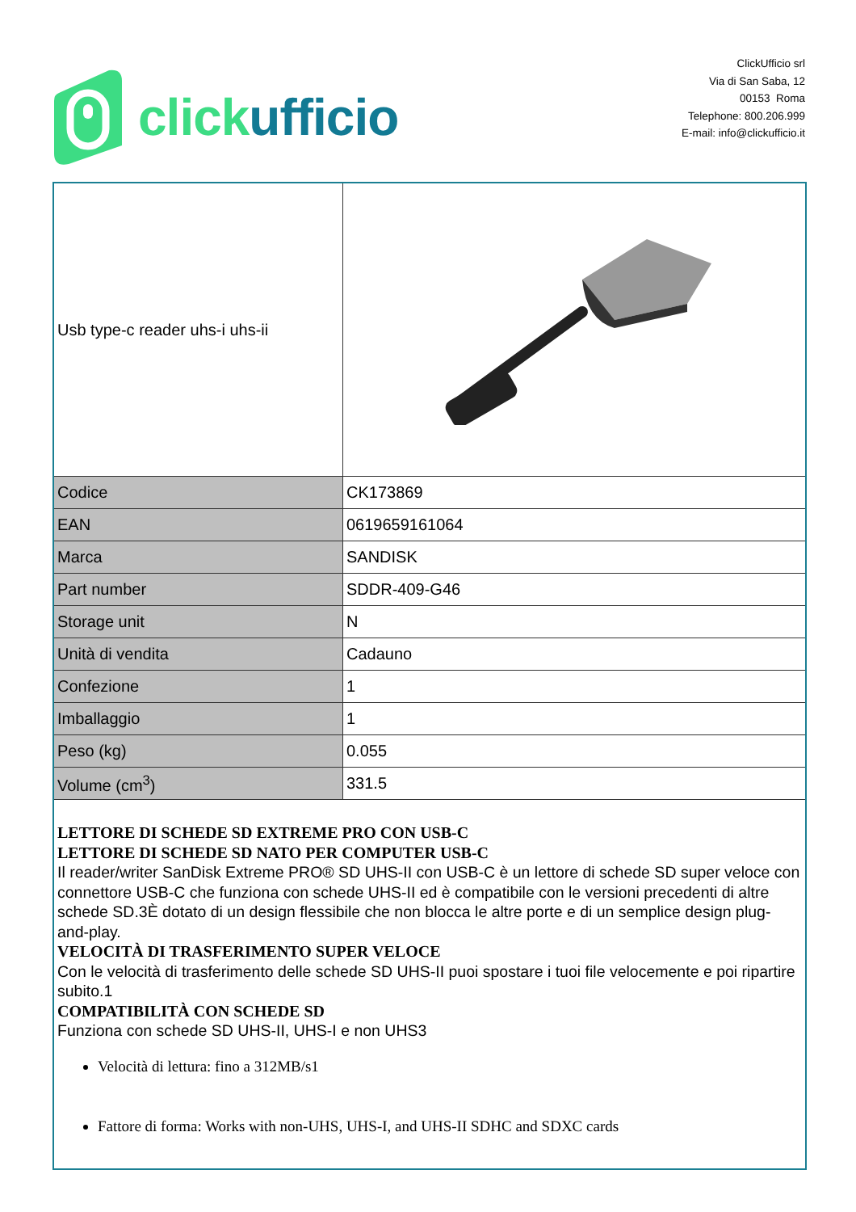click ufficio
ClickUfficio srl
Via di San Saba, 12
00153 Roma
Telephone: 800.206.999
E-mail: info@clickufficio.it
| Usb type-c reader uhs-i uhs-ii | |
| Codice | CK173869 |
| EAN | 0619659161064 |
| Marca | SANDISK |
| Part number | SDDR-409-G46 |
| Storage unit | N |
| Unità di vendita | Cadauno |
| Confezione | 1 |
| Imballaggio | 1 |
| Peso (kg) | 0.055 |
| Volume (cm<sup>3</sup>) | 331.5 |
| LETTORE DI SCHEDE SD EXTREME PRO CON USB-C LETTORE DI SCHEDE SD NATO PER COMPUTER USB-C Il reader/writer SanDisk Extreme PRO® SD UHS-II con USB-C è un lettore di schede SD super veloce con connettore USB-C che funziona con schede UHS-II ed è compatibile con le versioni precedenti di altre schede SD.3È dotato di un design flessibile che non blocca le altre porte e di un semplice design plug-and-play. VELOCITÀ DI TRASFERIMENTO SUPER VELOCE Con le velocità di trasferimento delle schede SD UHS-II puoi spostare i tuoi file velocemente e poi ripartire subito.1 COMPATIBILITÀ CON SCHEDE SD Funziona con schede SD UHS-II, UHS-I e non UHS3 Velocità di lettura: fino a 312MB/s1 Fattore di forma: Works with non-UHS, UHS-I, and UHS-II SDHC and SDXC cards | |